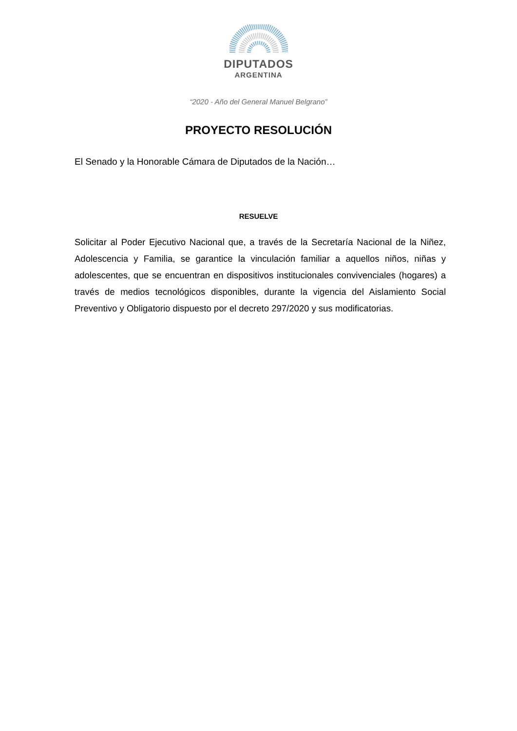DIPUTADOS
ARGENTINA
“2020 - Año del General Manuel Belgrano”
PROYECTO RESOLUCIÓN
El Senado y la Honorable Cámara de Diputados de la Nación…
RESUELVE
Solicitar al Poder Ejecutivo Nacional que, a través de la Secretaría Nacional de la Niñez, Adolescencia y Familia, se garantice la vinculación familiar a aquellos niños, niñas y adolescentes, que se encuentran en dispositivos institucionales convivenciales (hogares) a través de medios tecnológicos disponibles, durante la vigencia del Aislamiento Social Preventivo y Obligatorio dispuesto por el decreto 297/2020 y sus modificatorias.